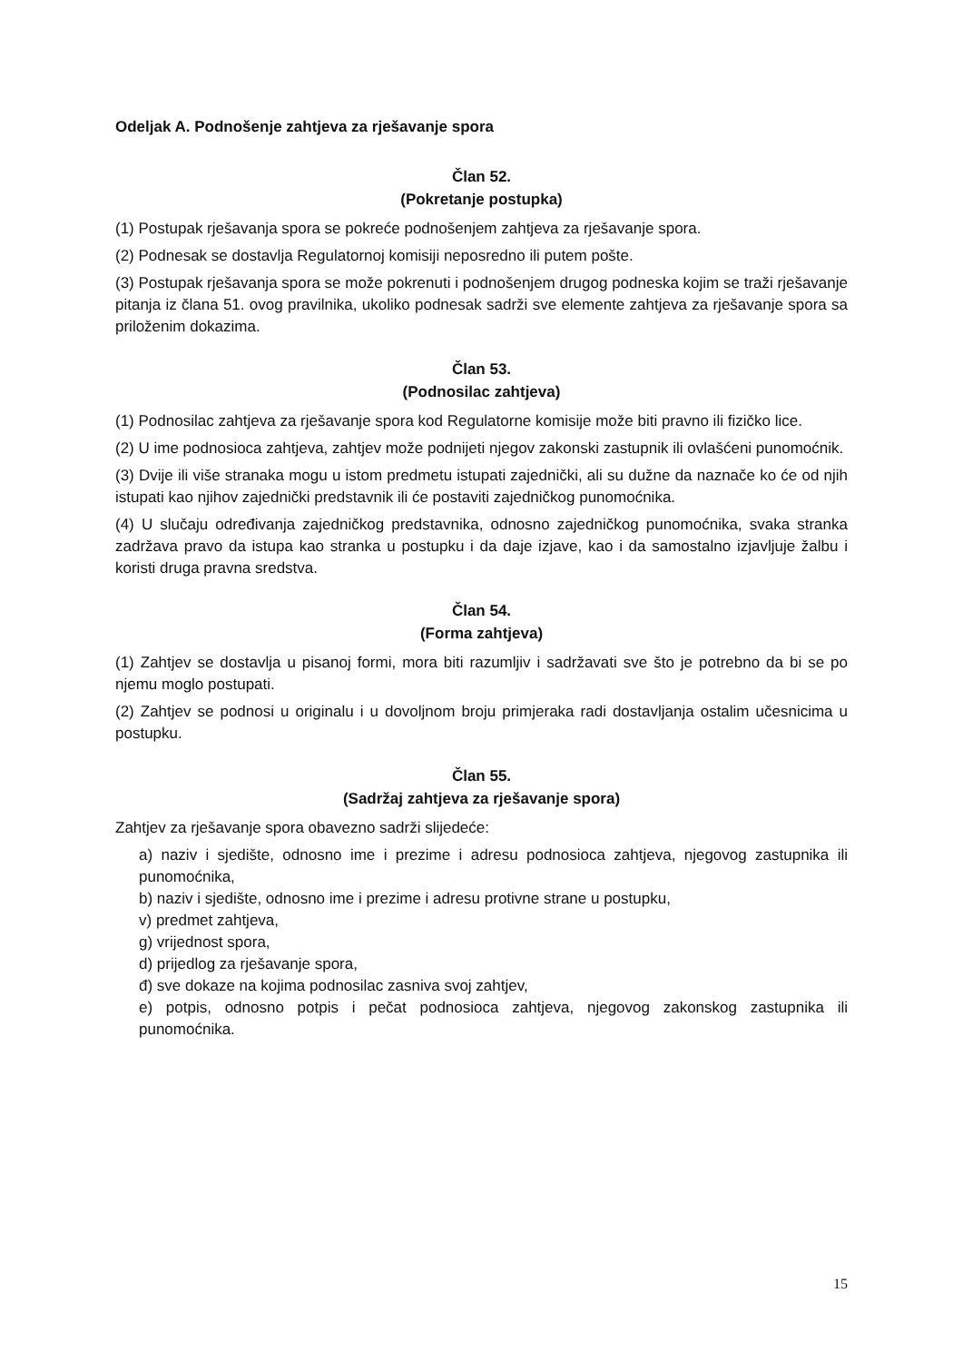Odeljak A. Podnošenje zahtjeva za rješavanje spora
Član 52.
(Pokretanje postupka)
(1) Postupak rješavanja spora se pokreće podnošenjem zahtjeva za rješavanje spora.
(2) Podnesak se dostavlja Regulatornoj komisiji neposredno ili putem pošte.
(3) Postupak rješavanja spora se može pokrenuti i podnošenjem drugog podneska kojim se traži rješavanje pitanja iz člana 51. ovog pravilnika, ukoliko podnesak sadrži sve elemente zahtjeva za rješavanje spora sa priloženim dokazima.
Član 53.
(Podnosilac zahtjeva)
(1) Podnosilac zahtjeva za rješavanje spora kod Regulatorne komisije može biti pravno ili fizičko lice.
(2) U ime podnosioca zahtjeva, zahtjev može podnijeti njegov zakonski zastupnik ili ovlašćeni punomoćnik.
(3) Dvije ili više stranaka mogu u istom predmetu istupati zajednički, ali su dužne da naznače ko će od njih istupati kao njihov zajednički predstavnik ili će postaviti zajedničkog punomoćnika.
(4) U slučaju određivanja zajedničkog predstavnika, odnosno zajedničkog punomoćnika, svaka stranka zadržava pravo da istupa kao stranka u postupku i da daje izjave, kao i da samostalno izjavljuje žalbu i koristi druga pravna sredstva.
Član 54.
(Forma zahtjeva)
(1) Zahtjev se dostavlja u pisanoj formi, mora biti razumljiv i sadržavati sve što je potrebno da bi se po njemu moglo postupati.
(2) Zahtjev se podnosi u originalu i u dovoljnom broju primjeraka radi dostavljanja ostalim učesnicima u postupku.
Član 55.
(Sadržaj zahtjeva za rješavanje spora)
Zahtjev za rješavanje spora obavezno sadrži slijedeće:
a) naziv i sjedište, odnosno ime i prezime i adresu podnosioca zahtjeva, njegovog zastupnika ili punomoćnika,
b) naziv i sjedište, odnosno ime i prezime i adresu protivne strane u postupku,
v) predmet zahtjeva,
g) vrijednost spora,
d) prijedlog za rješavanje spora,
đ) sve dokaze na kojima podnosilac zasniva svoj zahtjev,
e) potpis, odnosno potpis i pečat podnosioca zahtjeva, njegovog zakonskog zastupnika ili punomoćnika.
15